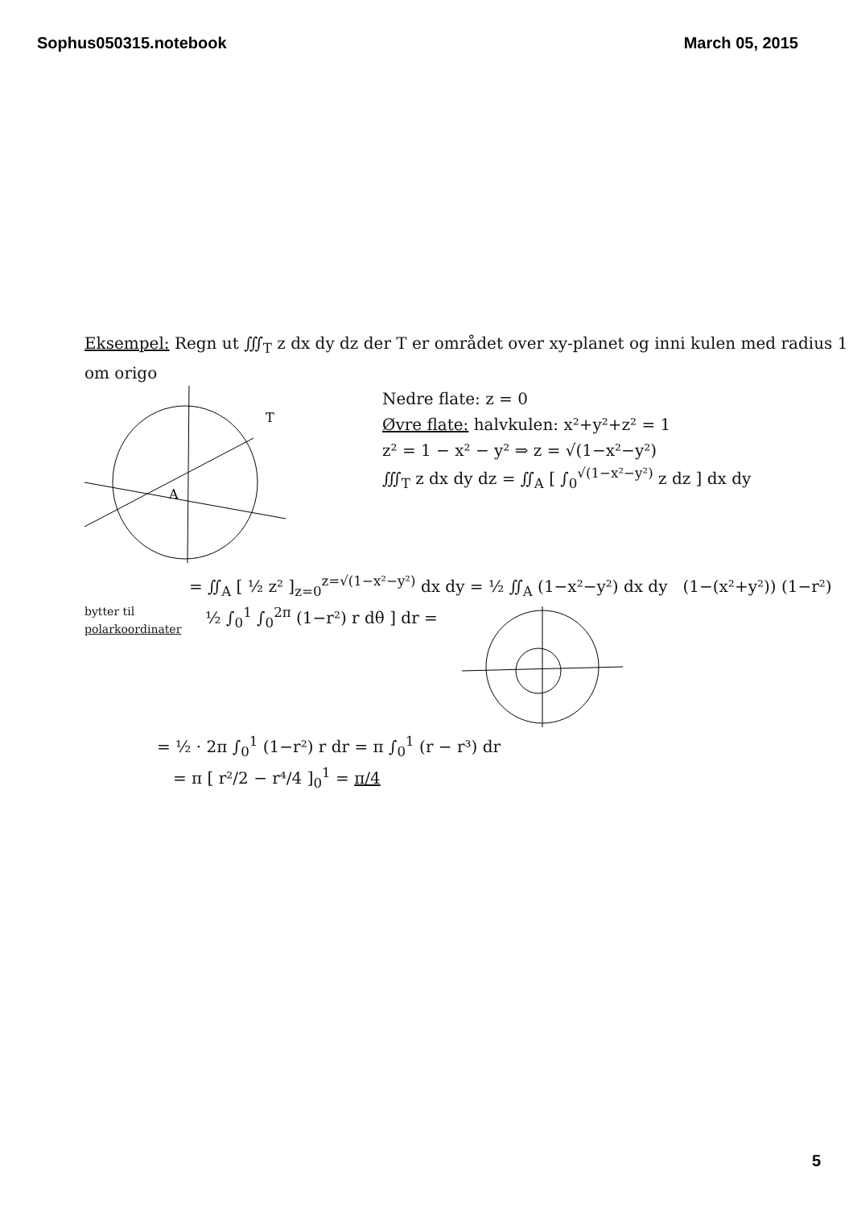Sophus050315.notebook March 05, 2015
Eksempel: Regn ut ∭<sub>T</sub> z dx dy dz der T er området over xy-planet og inni kulen med radius 1 om origo
A
T
Nedre flate: z = 0
Øvre flate: halvkulen: x²+y²+z² = 1
z² = 1 − x² − y² ⇒ z = √(1−x²−y²)
∭<sub>T</sub> z dx dy dz = ∬<sub>A</sub> [ ∫<sub>0</sub><sup>√(1−x²−y²)</sup> z dz ] dx dy
= ∬<sub>A</sub> [ ½ z² ]<sub>z=0</sub><sup>z=√(1−x²−y²)</sup> dx dy = ½ ∬<sub>A</sub> (1−x²−y²) dx dy (1−(x²+y²)) (1−r²)
bytter til
polarkoordinater
½ ∫<sub>0</sub><sup>1</sup> ∫<sub>0</sub><sup>2π</sup> (1−r²) r dθ ] dr =
= ½ · 2π ∫<sub>0</sub><sup>1</sup> (1−r²) r dr = π ∫<sub>0</sub><sup>1</sup> (r − r³) dr
= π [ r²/2 − r⁴/4 ]<sub>0</sub><sup>1</sup> = π/4
5